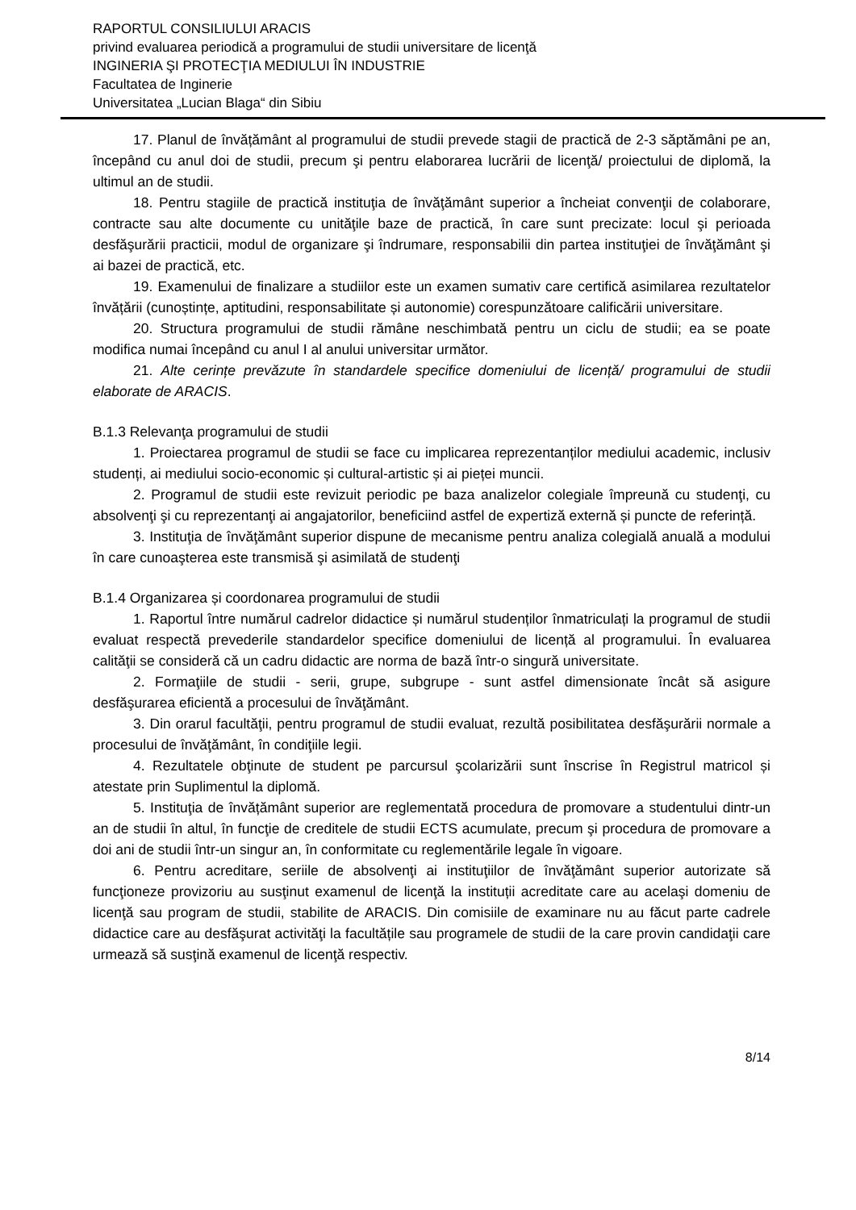RAPORTUL CONSILIULUI ARACIS
privind evaluarea periodică a programului de studii universitare de licenţă
INGINERIA ŞI PROTECŢIA MEDIULUI ÎN INDUSTRIE
Facultatea de Inginerie
Universitatea „Lucian Blaga“ din Sibiu
17. Planul de învățământ al programului de studii prevede stagii de practică de 2-3 săptămâni pe an, începând cu anul doi de studii, precum şi pentru elaborarea lucrării de licenţă/ proiectului de diplomă, la ultimul an de studii.
18. Pentru stagiile de practică instituţia de învăţământ superior a încheiat convenţii de colaborare, contracte sau alte documente cu unităţile baze de practică, în care sunt precizate: locul şi perioada desfăşurării practicii, modul de organizare şi îndrumare, responsabilii din partea instituţiei de învăţământ şi ai bazei de practică, etc.
19. Examenului de finalizare a studiilor este un examen sumativ care certifică asimilarea rezultatelor învățării (cunoștințe, aptitudini, responsabilitate și autonomie) corespunzătoare calificării universitare.
20. Structura programului de studii rămâne neschimbată pentru un ciclu de studii; ea se poate modifica numai începând cu anul I al anului universitar următor.
21. Alte cerințe prevăzute în standardele specifice domeniului de licență/ programului de studii elaborate de ARACIS.
B.1.3 Relevanţa programului de studii
1. Proiectarea programul de studii se face cu implicarea reprezentanților mediului academic, inclusiv studenți, ai mediului socio-economic și cultural-artistic și ai pieței muncii.
2. Programul de studii este revizuit periodic pe baza analizelor colegiale împreună cu studenţi, cu absolvenţi şi cu reprezentanţi ai angajatorilor, beneficiind astfel de expertiză externă și puncte de referință.
3. Instituţia de învăţământ superior dispune de mecanisme pentru analiza colegială anuală a modului în care cunoaşterea este transmisă şi asimilată de studenţi
B.1.4 Organizarea și coordonarea programului de studii
1. Raportul între numărul cadrelor didactice și numărul studenților înmatriculați la programul de studii evaluat respectă prevederile standardelor specifice domeniului de licență al programului. În evaluarea calităţii se consideră că un cadru didactic are norma de bază într-o singură universitate.
2. Formaţiile de studii - serii, grupe, subgrupe - sunt astfel dimensionate încât să asigure desfăşurarea eficientă a procesului de învăţământ.
3. Din orarul facultăţii, pentru programul de studii evaluat, rezultă posibilitatea desfăşurării normale a procesului de învăţământ, în condiţiile legii.
4. Rezultatele obţinute de student pe parcursul şcolarizării sunt înscrise în Registrul matricol și atestate prin Suplimentul la diplomă.
5. Instituţia de învățământ superior are reglementată procedura de promovare a studentului dintr-un an de studii în altul, în funcţie de creditele de studii ECTS acumulate, precum şi procedura de promovare a doi ani de studii într-un singur an, în conformitate cu reglementările legale în vigoare.
6. Pentru acreditare, seriile de absolvenţi ai instituţiilor de învăţământ superior autorizate să funcţioneze provizoriu au susţinut examenul de licenţă la instituții acreditate care au acelaşi domeniu de licenţă sau program de studii, stabilite de ARACIS. Din comisiile de examinare nu au făcut parte cadrele didactice care au desfăşurat activităţi la facultățile sau programele de studii de la care provin candidaţii care urmează să susţină examenul de licenţă respectiv.
8/14